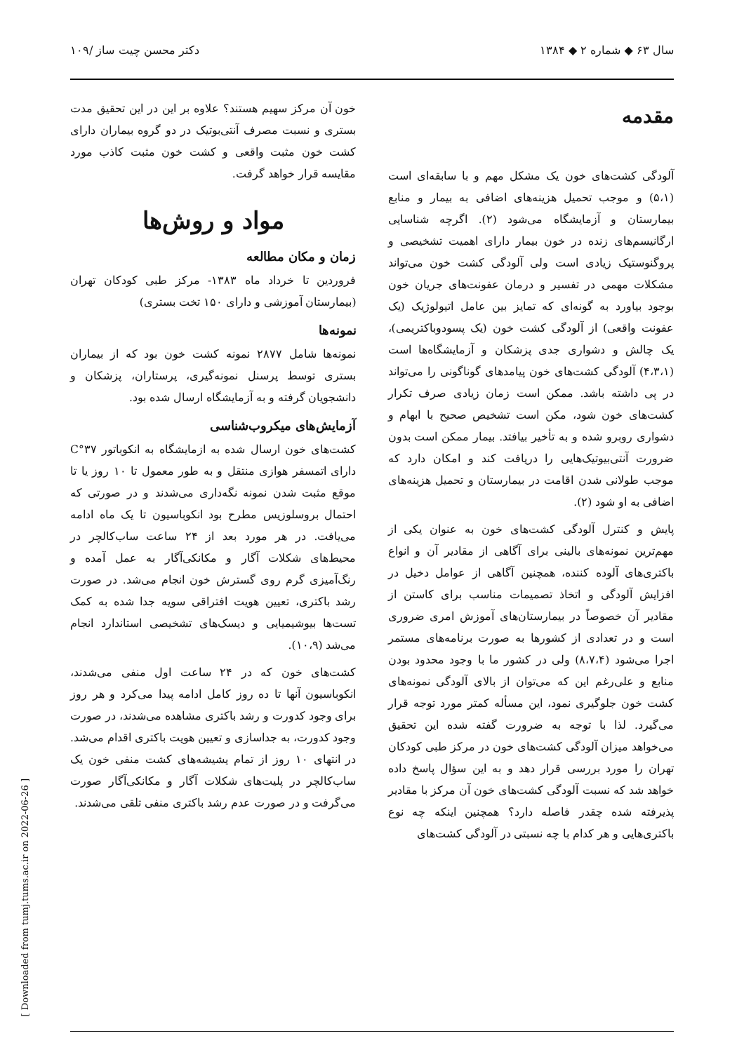سال ۶۳ ◆ شماره ۲ ◆ ۱۳۸۴ دکتر محسن چیت ساز /۱۰۹
مقدمه
آلودگی کشت‌های خون یک مشکل مهم و با سابقه‌ای است (۵،۱) و موجب تحمیل هزینه‌های اضافی به بیمار و منابع بیمارستان و آزمایشگاه می‌شود (۲). اگرچه شناسایی ارگانیسم‌های زنده در خون بیمار دارای اهمیت تشخیصی و پروگنوستیک زیادی است ولی آلودگی کشت خون می‌تواند مشکلات مهمی در تفسیر و درمان عفونت‌های جریان خون بوجود بیاورد به گونه‌ای که تمایز بین عامل اتیولوژیک (یک عفونت واقعی) از آلودگی کشت خون (یک پسودوباکتریمی)، یک چالش و دشواری جدی پزشکان و آزمایشگاه‌ها است (۴،۳،۱) آلودگی کشت‌های خون پیامدهای گوناگونی را می‌تواند در پی داشته باشد. ممکن است زمان زیادی صرف تکرار کشت‌های خون شود، مکن است تشخیص صحیح با ابهام و دشواری روبرو شده و به تأخیر بیافتد. بیمار ممکن است بدون ضرورت آنتی‌بیوتیک‌هایی را دریافت کند و امکان دارد که موجب طولانی شدن اقامت در بیمارستان و تحمیل هزینه‌های اضافی به او شود (۲).
پایش و کنترل آلودگی کشت‌های خون به عنوان یکی از مهم‌ترین نمونه‌های بالینی برای آگاهی از مقادیر آن و انواع باکتری‌های آلوده کننده، همچنین آگاهی از عوامل دخیل در افزایش آلودگی و اتخاذ تصمیمات مناسب برای کاستن از مقادیر آن خصوصاً در بیمارستان‌های آموزش امری ضروری است و در تعدادی از کشورها به صورت برنامه‌های مستمر اجرا می‌شود (۸،۷،۴) ولی در کشور ما با وجود محدود بودن منابع و علی‌رغم این که می‌توان از بالای آلودگی نمونه‌های کشت خون جلوگیری نمود، این مسأله کمتر مورد توجه قرار می‌گیرد. لذا با توجه به ضرورت گفته شده این تحقیق می‌خواهد میزان آلودگی کشت‌های خون در مرکز طبی کودکان تهران را مورد بررسی قرار دهد و به این سؤال پاسخ داده خواهد شد که نسبت آلودگی کشت‌های خون آن مرکز با مقادیر پذیرفته شده چقدر فاصله دارد؟ همچنین اینکه چه نوع باکتری‌هایی و هر کدام با چه نسبتی در آلودگی کشت‌های
خون آن مرکز سهیم هستند؟ علاوه بر این در این تحقیق مدت بستری و نسبت مصرف آنتی‌بوتیک در دو گروه بیماران دارای کشت خون مثبت واقعی و کشت خون مثبت کاذب مورد مقایسه قرار خواهد گرفت.
مواد و روش‌ها
زمان و مکان مطالعه
فروردین تا خرداد ماه ۱۳۸۳- مرکز طبی کودکان تهران (بیمارستان آموزشی و دارای ۱۵۰ تخت بستری)
نمونه‌ها
نمونه‌ها شامل ۲۸۷۷ نمونه کشت خون بود که از بیماران بستری توسط پرسنل نمونه‌گیری، پرستاران، پزشکان و دانشجویان گرفته و به آزمایشگاه ارسال شده بود.
آزمایش‌های میکروب‌شناسی
کشت‌های خون ارسال شده به ازمایشگاه به انکوباتور ۳۷°C دارای اتمسفر هوازی منتقل و به طور معمول تا ۱۰ روز یا تا موقع مثبت شدن نمونه نگه‌داری می‌شدند و در صورتی که احتمال بروسلوزیس مطرح بود انکوباسیون تا یک ماه ادامه می‌یافت. در هر مورد بعد از ۲۴ ساعت ساب‌کالچر در محیط‌های شکلات آگار و مکانکی‌آگار به عمل آمده و رنگ‌آمیزی گرم روی گسترش خون انجام می‌شد. در صورت رشد باکتری، تعیین هویت افتراقی سویه جدا شده به کمک تست‌ها بیوشیمیایی و دیسک‌های تشخیصی استاندارد انجام می‌شد (۱۰،۹).
کشت‌های خون که در ۲۴ ساعت اول منفی می‌شدند، انکوباسیون آنها تا ده روز کامل ادامه پیدا می‌کرد و هر روز برای وجود کدورت و رشد باکتری مشاهده می‌شدند، در صورت وجود کدورت، به جداسازی و تعیین هویت باکتری اقدام می‌شد. در انتهای ۱۰ روز از تمام یشیشه‌های کشت منفی خون یک ساب‌کالچر در پلیت‌های شکلات آگار و مکانکی‌آگار صورت می‌گرفت و در صورت عدم رشد باکتری منفی تلقی می‌شدند.
[ Downloaded from tumj.tums.ac.ir on 2022-06-26 ]